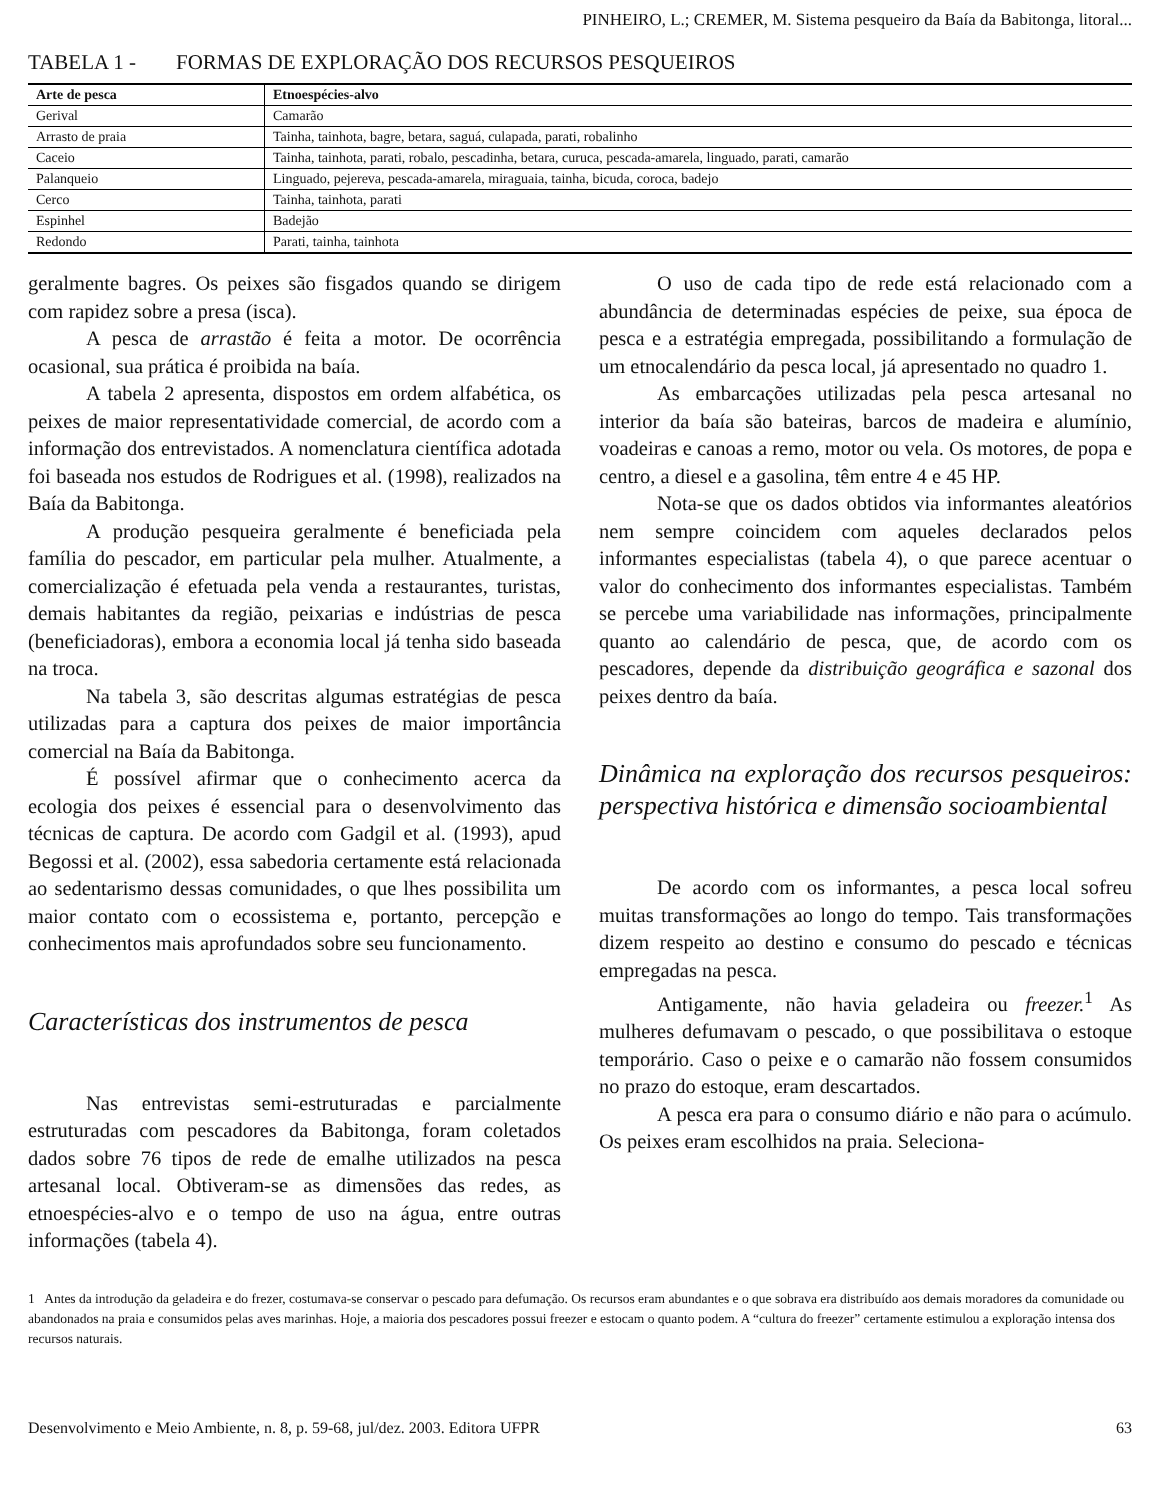PINHEIRO, L.; CREMER, M. Sistema pesqueiro da Baía da Babitonga, litoral...
TABELA 1 - FORMAS DE EXPLORAÇÃO DOS RECURSOS PESQUEIROS
| Arte de pesca | Etnoespécies-alvo |
| --- | --- |
| Gerival | Camarão |
| Arrasto de praia | Tainha, tainhota, bagre, betara, saguá, culapada, parati, robalinho |
| Caceio | Tainha, tainhota, parati, robalo, pescadinha, betara, curuca, pescada-amarela, linguado, parati, camarão |
| Palanqueio | Linguado, pejereva, pescada-amarela, miraguaia, tainha, bicuda, coroca, badejo |
| Cerco | Tainha, tainhota, parati |
| Espinhel | Badejão |
| Redondo | Parati, tainha, tainhota |
geralmente bagres. Os peixes são fisgados quando se dirigem com rapidez sobre a presa (isca).
A pesca de arrastão é feita a motor. De ocorrência ocasional, sua prática é proibida na baía.
A tabela 2 apresenta, dispostos em ordem alfabética, os peixes de maior representatividade comercial, de acordo com a informação dos entrevistados. A nomenclatura científica adotada foi baseada nos estudos de Rodrigues et al. (1998), realizados na Baía da Babitonga.
A produção pesqueira geralmente é beneficiada pela família do pescador, em particular pela mulher. Atualmente, a comercialização é efetuada pela venda a restaurantes, turistas, demais habitantes da região, peixarias e indústrias de pesca (beneficiadoras), embora a economia local já tenha sido baseada na troca.
Na tabela 3, são descritas algumas estratégias de pesca utilizadas para a captura dos peixes de maior importância comercial na Baía da Babitonga.
É possível afirmar que o conhecimento acerca da ecologia dos peixes é essencial para o desenvolvimento das técnicas de captura. De acordo com Gadgil et al. (1993), apud Begossi et al. (2002), essa sabedoria certamente está relacionada ao sedentarismo dessas comunidades, o que lhes possibilita um maior contato com o ecossistema e, portanto, percepção e conhecimentos mais aprofundados sobre seu funcionamento.
Características dos instrumentos de pesca
Nas entrevistas semi-estruturadas e parcialmente estruturadas com pescadores da Babitonga, foram coletados dados sobre 76 tipos de rede de emalhe utilizados na pesca artesanal local. Obtiveram-se as dimensões das redes, as etnoespécies-alvo e o tempo de uso na água, entre outras informações (tabela 4).
O uso de cada tipo de rede está relacionado com a abundância de determinadas espécies de peixe, sua época de pesca e a estratégia empregada, possibilitando a formulação de um etnocalendário da pesca local, já apresentado no quadro 1.
As embarcações utilizadas pela pesca artesanal no interior da baía são bateiras, barcos de madeira e alumínio, voadeiras e canoas a remo, motor ou vela. Os motores, de popa e centro, a diesel e a gasolina, têm entre 4 e 45 HP.
Nota-se que os dados obtidos via informantes aleatórios nem sempre coincidem com aqueles declarados pelos informantes especialistas (tabela 4), o que parece acentuar o valor do conhecimento dos informantes especialistas. Também se percebe uma variabilidade nas informações, principalmente quanto ao calendário de pesca, que, de acordo com os pescadores, depende da distribuição geográfica e sazonal dos peixes dentro da baía.
Dinâmica na exploração dos recursos pesqueiros: perspectiva histórica e dimensão socioambiental
De acordo com os informantes, a pesca local sofreu muitas transformações ao longo do tempo. Tais transformações dizem respeito ao destino e consumo do pescado e técnicas empregadas na pesca.
Antigamente, não havia geladeira ou freezer.<sup>1</sup> As mulheres defumavam o pescado, o que possibilitava o estoque temporário. Caso o peixe e o camarão não fossem consumidos no prazo do estoque, eram descartados.
A pesca era para o consumo diário e não para o acúmulo. Os peixes eram escolhidos na praia. Seleciona-
1 Antes da introdução da geladeira e do frezer, costumava-se conservar o pescado para defumação. Os recursos eram abundantes e o que sobrava era distribuído aos demais moradores da comunidade ou abandonados na praia e consumidos pelas aves marinhas. Hoje, a maioria dos pescadores possui freezer e estocam o quanto podem. A “cultura do freezer” certamente estimulou a exploração intensa dos recursos naturais.
Desenvolvimento e Meio Ambiente, n. 8, p. 59-68, jul/dez. 2003. Editora UFPR 63